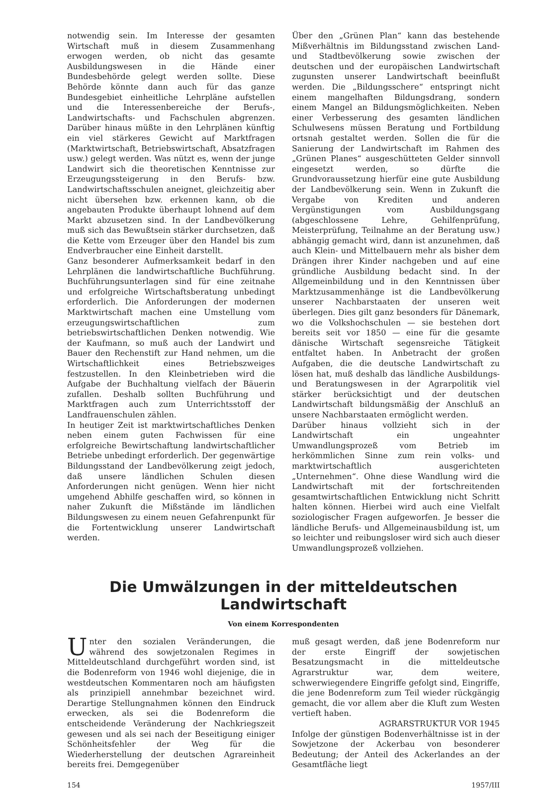notwendig sein. Im Interesse der gesamten Wirtschaft muß in diesem Zusammenhang erwogen werden, ob nicht das gesamte Ausbildungswesen in die Hände einer Bundesbehörde gelegt werden sollte. Diese Behörde könnte dann auch für das ganze Bundesgebiet einheitliche Lehrpläne aufstellen und die Interessenbereiche der Berufs-, Landwirtschafts- und Fachschulen abgrenzen. Darüber hinaus müßte in den Lehrplänen künftig ein viel stärkeres Gewicht auf Marktfragen (Marktwirtschaft, Betriebswirtschaft, Absatzfragen usw.) gelegt werden. Was nützt es, wenn der junge Landwirt sich die theoretischen Kenntnisse zur Erzeugungssteigerung in den Berufs- bzw. Landwirtschaftsschulen aneignet, gleichzeitig aber nicht übersehen bzw. erkennen kann, ob die angebauten Produkte überhaupt lohnend auf dem Markt abzusetzen sind. In der Landbevölkerung muß sich das Bewußtsein stärker durchsetzen, daß die Kette vom Erzeuger über den Handel bis zum Endverbraucher eine Einheit darstellt.
Ganz besonderer Aufmerksamkeit bedarf in den Lehrplänen die landwirtschaftliche Buchführung. Buchführungsunterlagen sind für eine zeitnahe und erfolgreiche Wirtschaftsberatung unbedingt erforderlich. Die Anforderungen der modernen Marktwirtschaft machen eine Umstellung vom erzeugungswirtschaftlichen zum betriebswirtschaftlichen Denken notwendig. Wie der Kaufmann, so muß auch der Landwirt und Bauer den Rechenstift zur Hand nehmen, um die Wirtschaftlichkeit eines Betriebszweiges festzustellen. In den Kleinbetrieben wird die Aufgabe der Buchhaltung vielfach der Bäuerin zufallen. Deshalb sollten Buchführung und Marktfragen auch zum Unterrichtsstoff der Landfrauenschulen zählen.
In heutiger Zeit ist marktwirtschaftliches Denken neben einem guten Fachwissen für eine erfolgreiche Bewirtschaftung landwirtschaftlicher Betriebe unbedingt erforderlich. Der gegenwärtige Bildungsstand der Landbevölkerung zeigt jedoch, daß unsere ländlichen Schulen diesen Anforderungen nicht genügen. Wenn hier nicht umgehend Abhilfe geschaffen wird, so können in naher Zukunft die Mißstände im ländlichen Bildungswesen zu einem neuen Gefahrenpunkt für die Fortentwicklung unserer Landwirtschaft werden.
Über den „Grünen Plan“ kann das bestehende Mißverhältnis im Bildungsstand zwischen Land- und Stadtbevölkerung sowie zwischen der deutschen und der europäischen Landwirtschaft zugunsten unserer Landwirtschaft beeinflußt werden. Die „Bildungsschere“ entspringt nicht einem mangelhaften Bildungsdrang, sondern einem Mangel an Bildungsmöglichkeiten. Neben einer Verbesserung des gesamten ländlichen Schulwesens müssen Beratung und Fortbildung ortsnah gestaltet werden. Sollen die für die Sanierung der Landwirtschaft im Rahmen des „Grünen Planes“ ausgeschütteten Gelder sinnvoll eingesetzt werden, so dürfte die Grundvoraussetzung hierfür eine gute Ausbildung der Landbevölkerung sein. Wenn in Zukunft die Vergabe von Krediten und anderen Vergünstigungen vom Ausbildungsgang (abgeschlossene Lehre, Gehilfenprüfung, Meisterprüfung, Teilnahme an der Beratung usw.) abhängig gemacht wird, dann ist anzunehmen, daß auch Klein- und Mittelbauern mehr als bisher dem Drängen ihrer Kinder nachgeben und auf eine gründliche Ausbildung bedacht sind. In der Allgemeinbildung und in den Kenntnissen über Marktzusammenhänge ist die Landbevölkerung unserer Nachbarstaaten der unseren weit überlegen. Dies gilt ganz besonders für Dänemark, wo die Volkshochschulen — sie bestehen dort bereits seit vor 1850 — eine für die gesamte dänische Wirtschaft segensreiche Tätigkeit entfaltet haben. In Anbetracht der großen Aufgaben, die die deutsche Landwirtschaft zu lösen hat, muß deshalb das ländliche Ausbildungs- und Beratungswesen in der Agrarpolitik viel stärker berücksichtigt und der deutschen Landwirtschaft bildungsmäßig der Anschluß an unsere Nachbarstaaten ermöglicht werden.
Darüber hinaus vollzieht sich in der Landwirtschaft ein ungeahnter Umwandlungsprozeß vom Betrieb im herkömmlichen Sinne zum rein volks- und marktwirtschaftlich ausgerichteten „Unternehmen“. Ohne diese Wandlung wird die Landwirtschaft mit der fortschreitenden gesamtwirtschaftlichen Entwicklung nicht Schritt halten können. Hierbei wird auch eine Vielfalt soziologischer Fragen aufgeworfen. Je besser die ländliche Berufs- und Allgemeinausbildung ist, um so leichter und reibungsloser wird sich auch dieser Umwandlungsprozeß vollziehen.
Die Umwälzungen in der mitteldeutschen Landwirtschaft
Von einem Korrespondenten
Unter den sozialen Veränderungen, die während des sowjetzonalen Regimes in Mitteldeutschland durchgeführt worden sind, ist die Bodenreform von 1946 wohl diejenige, die in westdeutschen Kommentaren noch am häufigsten als prinzipiell annehmbar bezeichnet wird. Derartige Stellungnahmen können den Eindruck erwecken, als sei die Bodenreform die entscheidende Veränderung der Nachkriegszeit gewesen und als sei nach der Beseitigung einiger Schönheitsfehler der Weg für die Wiederherstellung der deutschen Agrareinheit bereits frei. Demgegenüber
muß gesagt werden, daß jene Bodenreform nur der erste Eingriff der sowjetischen Besatzungsmacht in die mitteldeutsche Agrarstruktur war, dem weitere, schwerwiegendere Eingriffe gefolgt sind, Eingriffe, die jene Bodenreform zum Teil wieder rückgängig gemacht, die vor allem aber die Kluft zum Westen vertieft haben.
AGRARSTRUKTUR VOR 1945
Infolge der günstigen Bodenverhältnisse ist in der Sowjetzone der Ackerbau von besonderer Bedeutung; der Anteil des Ackerlandes an der Gesamtfläche liegt
154 1957/III